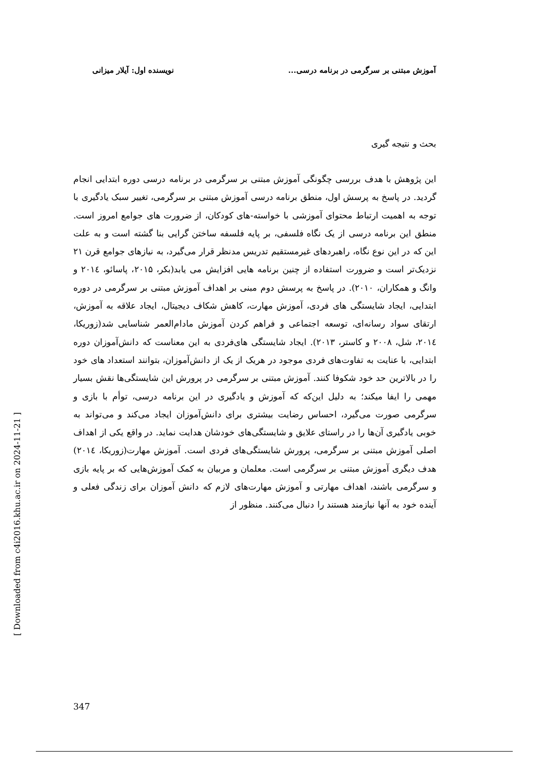آموزش مبتنی بر سرگرمی در برنامه درسی... نویسنده اول: آیلار میزانی
[ Downloaded from c4i2016.khu.ac.ir on 2024-11-21 ]
بحث و نتیجه گیری
این پژوهش با هدف بررسی چگونگی آموزش مبتنی بر سرگرمی در برنامه درسی دوره ابتدایی انجام گردید. در پاسخ به پرسش اول، منطق برنامه درسی آموزش مبتنی بر سرگرمی، تغییر سبک یادگیری با توجه به اهمیت ارتباط محتوای آموزشی با خواسته-های کودکان، از ضرورت های جوامع امروز است. منطق این برنامه درسی از یک نگاه فلسفی، بر پایه فلسفه ساختن گرایی بنا گشته است و به علت این که در این نوع نگاه، راهبردهای غیرمستقیم تدریس مدنظر قرار می‌گیرد، به نیازهای جوامع قرن ۲۱ نزدیک‌تر است و ضرورت استفاده از چنین برنامه هایی افزایش می یابد(بکر، ۲۰۱۵، پاسائو، ۲۰۱٤ و وانگ و همکاران، ۲۰۱۰). در پاسخ به پرسش دوم مبنی بر اهداف آموزش مبتنی بر سرگرمی در دوره ابتدایی، ایجاد شایستگی های فردی، آموزش مهارت، کاهش شکاف دیجیتال، ایجاد علاقه به آموزش، ارتقای سواد رسانه‌ای، توسعه اجتماعی و فراهم کردن آموزش مادام‌العمر شناسایی شد(زوریکا، ۲۰۱٤، شل، ۲۰۰۸ و کاستر، ۲۰۱۳). ایجاد شایستگی های‌فردی به این معناست که دانش‌آموزان دوره ابتدایی، با عنایت به تفاوت‌های فردی موجود در هریک از یک از دانش‌آموزان، بتوانند استعداد های خود را در بالاترین حد خود شکوفا کنند. آموزش مبتنی بر سرگرمی در پرورش این شایستگی‌ها نقش بسیار مهمی را ایفا میکند؛ به دلیل این‌که که آموزش و یادگیری در این برنامه درسی، توأم با بازی و سرگرمی صورت می‌گیرد، احساس رضایت بیشتری برای دانش‌آموزان ایجاد می‌کند و می‌تواند به خوبی یادگیری آن‌ها را در راستای علایق و شایستگی‌های خودشان هدایت نماید. در واقع یکی از اهداف اصلی آموزش مبتنی بر سرگرمی، پرورش شایستگی‌های فردی است. آموزش مهارت(زوریکا، ۲۰۱٤) هدف دیگری آموزش مبتنی بر سرگرمی است. معلمان و مربیان به کمک آموزش‌هایی که بر پایه بازی و سرگرمی باشند، اهداف مهارتی و آموزش مهارت‌های لازم که دانش آموزان برای زندگی فعلی و آینده خود به آنها نیازمند هستند را دنبال می‌کنند. منظور از
347